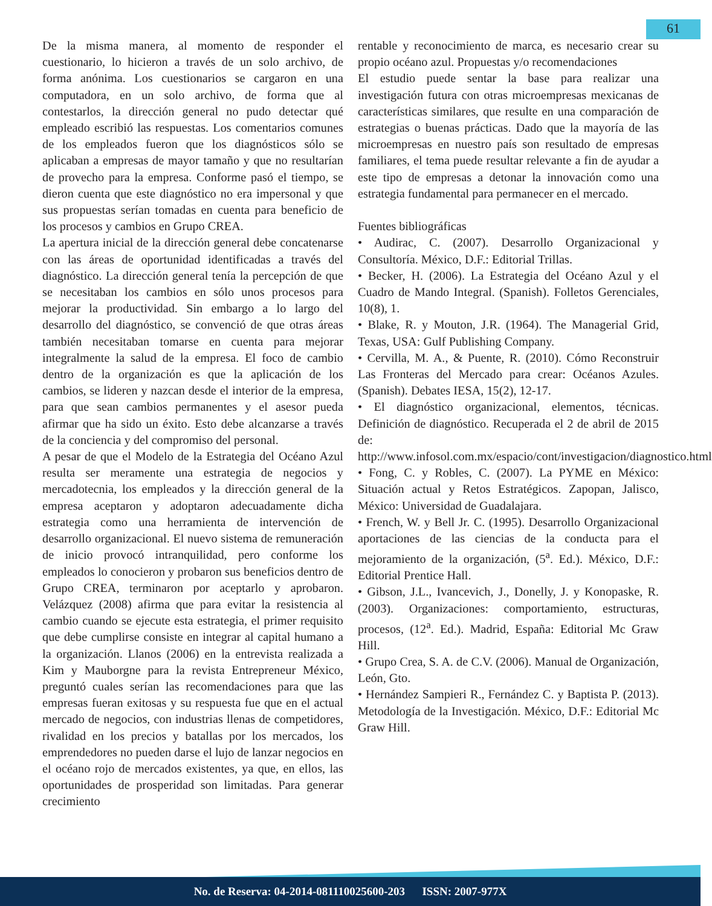61
De la misma manera, al momento de responder el cuestionario, lo hicieron a través de un solo archivo, de forma anónima. Los cuestionarios se cargaron en una computadora, en un solo archivo, de forma que al contestarlos, la dirección general no pudo detectar qué empleado escribió las respuestas. Los comentarios comunes de los empleados fueron que los diagnósticos sólo se aplicaban a empresas de mayor tamaño y que no resultarían de provecho para la empresa. Conforme pasó el tiempo, se dieron cuenta que este diagnóstico no era impersonal y que sus propuestas serían tomadas en cuenta para beneficio de los procesos y cambios en Grupo CREA.
La apertura inicial de la dirección general debe concatenarse con las áreas de oportunidad identificadas a través del diagnóstico. La dirección general tenía la percepción de que se necesitaban los cambios en sólo unos procesos para mejorar la productividad. Sin embargo a lo largo del desarrollo del diagnóstico, se convenció de que otras áreas también necesitaban tomarse en cuenta para mejorar integralmente la salud de la empresa. El foco de cambio dentro de la organización es que la aplicación de los cambios, se lideren y nazcan desde el interior de la empresa, para que sean cambios permanentes y el asesor pueda afirmar que ha sido un éxito. Esto debe alcanzarse a través de la conciencia y del compromiso del personal.
A pesar de que el Modelo de la Estrategia del Océano Azul resulta ser meramente una estrategia de negocios y mercadotecnia, los empleados y la dirección general de la empresa aceptaron y adoptaron adecuadamente dicha estrategia como una herramienta de intervención de desarrollo organizacional. El nuevo sistema de remuneración de inicio provocó intranquilidad, pero conforme los empleados lo conocieron y probaron sus beneficios dentro de Grupo CREA, terminaron por aceptarlo y aprobaron. Velázquez (2008) afirma que para evitar la resistencia al cambio cuando se ejecute esta estrategia, el primer requisito que debe cumplirse consiste en integrar al capital humano a la organización. Llanos (2006) en la entrevista realizada a Kim y Mauborgne para la revista Entrepreneur México, preguntó cuales serían las recomendaciones para que las empresas fueran exitosas y su respuesta fue que en el actual mercado de negocios, con industrias llenas de competidores, rivalidad en los precios y batallas por los mercados, los emprendedores no pueden darse el lujo de lanzar negocios en el océano rojo de mercados existentes, ya que, en ellos, las oportunidades de prosperidad son limitadas. Para generar crecimiento
rentable y reconocimiento de marca, es necesario crear su propio océano azul. Propuestas y/o recomendaciones
El estudio puede sentar la base para realizar una investigación futura con otras microempresas mexicanas de características similares, que resulte en una comparación de estrategias o buenas prácticas. Dado que la mayoría de las microempresas en nuestro país son resultado de empresas familiares, el tema puede resultar relevante a fin de ayudar a este tipo de empresas a detonar la innovación como una estrategia fundamental para permanecer en el mercado.
Fuentes bibliográficas
• Audirac, C. (2007). Desarrollo Organizacional y Consultoría. México, D.F.: Editorial Trillas.
• Becker, H. (2006). La Estrategia del Océano Azul y el Cuadro de Mando Integral. (Spanish). Folletos Gerenciales, 10(8), 1.
• Blake, R. y Mouton, J.R. (1964). The Managerial Grid, Texas, USA: Gulf Publishing Company.
• Cervilla, M. A., & Puente, R. (2010). Cómo Reconstruir Las Fronteras del Mercado para crear: Océanos Azules. (Spanish). Debates IESA, 15(2), 12-17.
• El diagnóstico organizacional, elementos, técnicas. Definición de diagnóstico. Recuperada el 2 de abril de 2015 de: http://www.infosol.com.mx/espacio/cont/investigacion/diagnostico.html
• Fong, C. y Robles, C. (2007). La PYME en México: Situación actual y Retos Estratégicos. Zapopan, Jalisco, México: Universidad de Guadalajara.
• French, W. y Bell Jr. C. (1995). Desarrollo Organizacional aportaciones de las ciencias de la conducta para el mejoramiento de la organización, (5<sup>a</sup>. Ed.). México, D.F.: Editorial Prentice Hall.
• Gibson, J.L., Ivancevich, J., Donelly, J. y Konopaske, R. (2003). Organizaciones: comportamiento, estructuras, procesos, (12<sup>a</sup>. Ed.). Madrid, España: Editorial Mc Graw Hill.
• Grupo Crea, S. A. de C.V. (2006). Manual de Organización, León, Gto.
• Hernández Sampieri R., Fernández C. y Baptista P. (2013). Metodología de la Investigación. México, D.F.: Editorial Mc Graw Hill.
No. de Reserva: 04-2014-081110025600-203 ISSN: 2007-977X